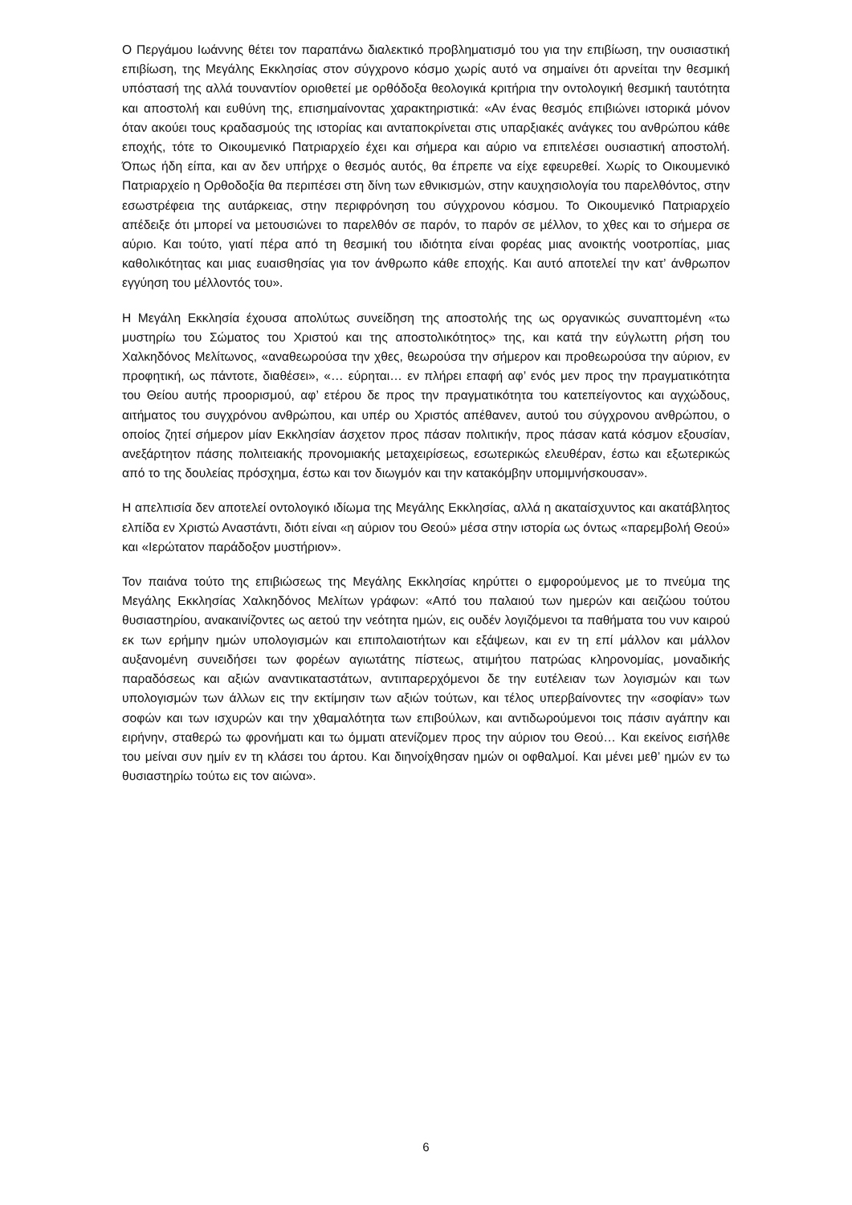Ο Περγάμου Ιωάννης θέτει τον παραπάνω διαλεκτικό προβληματισμό του για την επιβίωση, την ουσιαστική επιβίωση, της Μεγάλης Εκκλησίας στον σύγχρονο κόσμο χωρίς αυτό να σημαίνει ότι αρνείται την θεσμική υπόστασή της αλλά τουναντίον οριοθετεί με ορθόδοξα θεολογικά κριτήρια την οντολογική θεσμική ταυτότητα και αποστολή και ευθύνη της, επισημαίνοντας χαρακτηριστικά: «Αν ένας θεσμός επιβιώνει ιστορικά μόνον όταν ακούει τους κραδασμούς της ιστορίας και ανταποκρίνεται στις υπαρξιακές ανάγκες του ανθρώπου κάθε εποχής, τότε το Οικουμενικό Πατριαρχείο έχει και σήμερα και αύριο να επιτελέσει ουσιαστική αποστολή. Όπως ήδη είπα, και αν δεν υπήρχε ο θεσμός αυτός, θα έπρεπε να είχε εφευρεθεί. Χωρίς το Οικουμενικό Πατριαρχείο η Ορθοδοξία θα περιπέσει στη δίνη των εθνικισμών, στην καυχησιολογία του παρελθόντος, στην εσωστρέφεια της αυτάρκειας, στην περιφρόνηση του σύγχρονου κόσμου. Το Οικουμενικό Πατριαρχείο απέδειξε ότι μπορεί να μετουσιώνει το παρελθόν σε παρόν, το παρόν σε μέλλον, το χθες και το σήμερα σε αύριο. Και τούτο, γιατί πέρα από τη θεσμική του ιδιότητα είναι φορέας μιας ανοικτής νοοτροπίας, μιας καθολικότητας και μιας ευαισθησίας για τον άνθρωπο κάθε εποχής. Και αυτό αποτελεί την κατ’ άνθρωπον εγγύηση του μέλλοντός του».
Η Μεγάλη Εκκλησία έχουσα απολύτως συνείδηση της αποστολής της ως οργανικώς συναπτομένη «τω μυστηρίω του Σώματος του Χριστού και της αποστολικότητος» της, και κατά την εύγλωττη ρήση του Χαλκηδόνος Μελίτωνος, «αναθεωρούσα την χθες, θεωρούσα την σήμερον και προθεωρούσα την αύριον, εν προφητική, ως πάντοτε, διαθέσει», «… εύρηται… εν πλήρει επαφή αφ’ ενός μεν προς την πραγματικότητα του Θείου αυτής προορισμού, αφ’ ετέρου δε προς την πραγματικότητα του κατεπείγοντος και αγχώδους, αιτήματος του συγχρόνου ανθρώπου, και υπέρ ου Χριστός απέθανεν, αυτού του σύγχρονου ανθρώπου, ο οποίος ζητεί σήμερον μίαν Εκκλησίαν άσχετον προς πάσαν πολιτικήν, προς πάσαν κατά κόσμον εξουσίαν, ανεξάρτητον πάσης πολιτειακής προνομιακής μεταχειρίσεως, εσωτερικώς ελευθέραν, έστω και εξωτερικώς από το της δουλείας πρόσχημα, έστω και τον διωγμόν και την κατακόμβην υπομιμνήσκουσαν».
Η απελπισία δεν αποτελεί οντολογικό ιδίωμα της Μεγάλης Εκκλησίας, αλλά η ακαταίσχυντος και ακατάβλητος ελπίδα εν Χριστώ Αναστάντι, διότι είναι «η αύριον του Θεού» μέσα στην ιστορία ως όντως «παρεμβολή Θεού» και «Ιερώτατον παράδοξον μυστήριον».
Τον παιάνα τούτο της επιβιώσεως της Μεγάλης Εκκλησίας κηρύττει ο εμφορούμενος με το πνεύμα της Μεγάλης Εκκλησίας Χαλκηδόνος Μελίτων γράφων: «Από του παλαιού των ημερών και αειζώου τούτου θυσιαστηρίου, ανακαινίζοντες ως αετού την νεότητα ημών, εις ουδέν λογιζόμενοι τα παθήματα του νυν καιρού εκ των ερήμην ημών υπολογισμών και επιπολαιοτήτων και εξάψεων, και εν τη επί μάλλον και μάλλον αυξανομένη συνειδήσει των φορέων αγιωτάτης πίστεως, ατιμήτου πατρώας κληρονομίας, μοναδικής παραδόσεως και αξιών αναντικαταστάτων, αντιπαρερχόμενοι δε την ευτέλειαν των λογισμών και των υπολογισμών των άλλων εις την εκτίμησιν των αξιών τούτων, και τέλος υπερβαίνοντες την «σοφίαν» των σοφών και των ισχυρών και την χθαμαλότητα των επιβούλων, και αντιδωρούμενοι τοις πάσιν αγάπην και ειρήνην, σταθερώ τω φρονήματι και τω όμματι ατενίζομεν προς την αύριον του Θεού… Και εκείνος εισήλθε του μείναι συν ημίν εν τη κλάσει του άρτου. Και διηνοίχθησαν ημών οι οφθαλμοί. Και μένει μεθ’ ημών εν τω θυσιαστηρίω τούτω εις τον αιώνα».
6